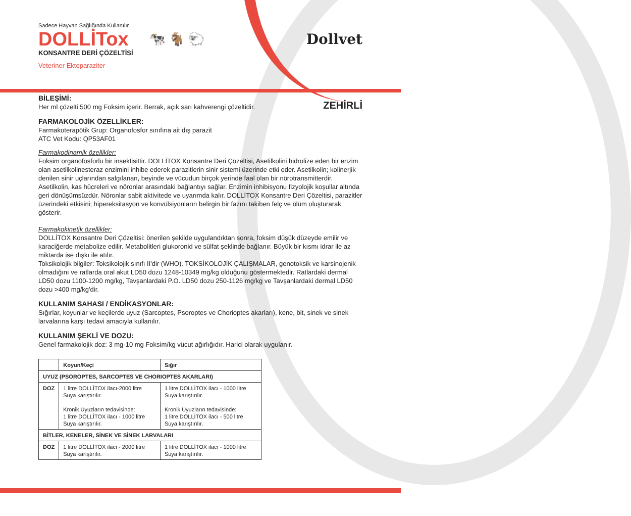Sadece Hayvan Sağlığında Kullanılır
DOLLİTox 🐄 🐐 🐑 Dollvet
KONSANTRE DERİ ÇÖZELTİSİ
Veteriner Ektoparaziter
BİLEŞİMİ:
Her ml çözelti 500 mg Foksim içerir. Berrak, açık sarı kahverengi çözeltidir.
ZEHİRLİ
FARMAKOLOJİK ÖZELLİKLER:
Farmakoterapötik Grup: Organofosfor sınıfına ait dış parazit
ATC Vet Kodu: QP53AF01
Farmakodinamik özellikler:
Foksim organofosforlu bir insektisittir. DOLLİTOX Konsantre Deri Çözeltisi, Asetilkolini hidrolize eden bir enzim olan asetilkolinesteraz enzimini inhibe ederek parazitlerin sinir sistemi üzerinde etki eder. Asetilkolin; kolinerjik denilen sinir uçlarından salgılanan, beyinde ve vücudun birçok yerinde faal olan bir nörotransmitterdir. Asetilkolin, kas hücreleri ve nöronlar arasındaki bağlantıyı sağlar. Enzimin inhibisyonu fizyolojik koşullar altında geri dönüşümsüzdür. Nöronlar sabit aktivitede ve uyarımda kalır. DOLLİTOX Konsantre Deri Çözeltisi, parazitler üzerindeki etkisini; hipereksitasyon ve konvülsiyonların belirgin bir fazını takiben felç ve ölüm oluşturarak gösterir.
Farmakokinetik özellikler:
DOLLİTOX Konsantre Deri Çözeltisi: önerilen şekilde uygulandıktan sonra, foksim düşük düzeyde emilir ve karaciğerde metabolize edilir. Metabolitleri glukoronid ve sülfat şeklinde bağlanır. Büyük bir kısmı idrar ile az miktarda ise dışkı ile atılır.
Toksikolojik bilgiler: Toksikolojik sınıfı II'dir (WHO). TOKSİKOLOJİK ÇALIŞMALAR, genotoksik ve karsinojenik olmadığını ve ratlarda oral akut LD50 dozu 1248-10349 mg/kg olduğunu göstermektedir. Ratlardaki dermal LD50 dozu 1100-1200 mg/kg, Tavşanlardaki P.O. LD50 dozu 250-1126 mg/kg ve Tavşanlardaki dermal LD50 dozu >400 mg/kg'dir.
KULLANIM SAHASI / ENDİKASYONLAR:
Sığırlar, koyunlar ve keçilerde uyuz (Sarcoptes, Psoroptes ve Chorioptes akarları), kene, bit, sinek ve sinek larvalarına karşı tedavi amacıyla kullanılır.
KULLANIM ŞEKLİ VE DOZU:
Genel farmakolojik doz: 3 mg-10 mg Foksim/kg vücut ağırlığıdır. Harici olarak uygulanır.
| | Koyun/Keçi | Sığır |
| --- | --- | --- |
| UYUZ (PSOROPTES, SARCOPTES VE CHORIOPTES AKARLARI) | | |
| DOZ | 1 litre DOLLİTOX ilacı-2000 litre Suya karıştırılır. Kronik Uyuzların tedavisinde: 1 litre DOLLİTOX ilacı - 1000 litre Suya karıştırılır. | 1 litre DOLLİTOX ilacı - 1000 litre Suya karıştırılır. Kronik Uyuzların tedavisinde: 1 litre DOLLİTOX ilacı - 500 litre Suya karıştırılır. |
| BİTLER, KENELER, SİNEK VE SİNEK LARVALARI | | |
| DOZ | 1 litre DOLLİTOX ilacı - 2000 litre Suya karıştırılır. | 1 litre DOLLİTOX ilacı - 1000 litre Suya karıştırılır. |